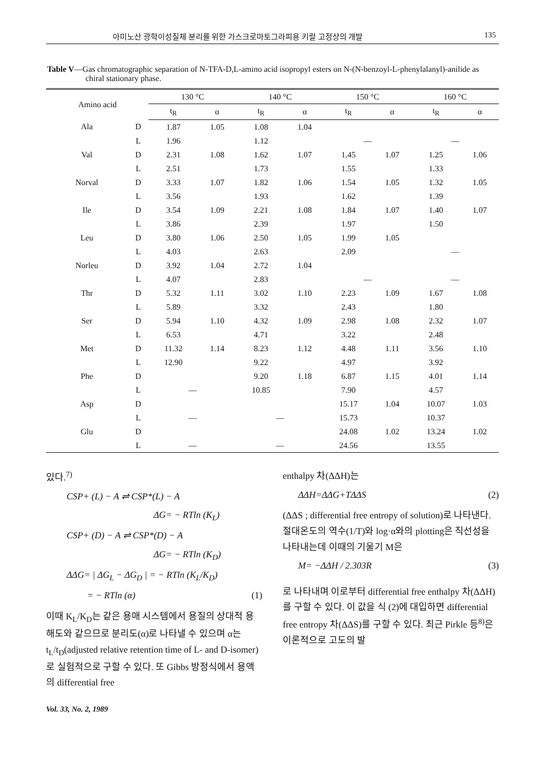아미노산 광학이성질체 분리를 위한 가스크로마토그라피용 키랄 고정상의 개발 135
Table V—Gas chromatographic separation of N-TFA-D,L-amino acid isopropyl esters on N-(N-benzoyl-L-phenylalanyl)-anilide as chiral stationary phase.
| Amino acid | | 130 °C | | 140 °C | | 150 °C | | 160 °C | |
| --- | --- | --- | --- | --- | --- | --- | --- | --- | --- |
| | | t<sub>R</sub> | α | t<sub>R</sub> | α | t<sub>R</sub> | α | t<sub>R</sub> | α |
| Ala | D | 1.87 | 1.05 | 1.08 | 1.04 | | | | |
| | L | 1.96 | | 1.12 | | — | | — | |
| Val | D | 2.31 | 1.08 | 1.62 | 1.07 | 1.45 | 1.07 | 1.25 | 1.06 |
| | L | 2.51 | | 1.73 | | 1.55 | | 1.33 | |
| Norval | D | 3.33 | 1.07 | 1.82 | 1.06 | 1.54 | 1.05 | 1.32 | 1.05 |
| | L | 3.56 | | 1.93 | | 1.62 | | 1.39 | |
| Ile | D | 3.54 | 1.09 | 2.21 | 1.08 | 1.84 | 1.07 | 1.40 | 1.07 |
| | L | 3.86 | | 2.39 | | 1.97 | | 1.50 | |
| Leu | D | 3.80 | 1.06 | 2.50 | 1.05 | 1.99 | 1.05 | | |
| | L | 4.03 | | 2.63 | | 2.09 | | — | |
| Norleu | D | 3.92 | 1.04 | 2.72 | 1.04 | | | | |
| | L | 4.07 | | 2.83 | | — | | — | |
| Thr | D | 5.32 | 1.11 | 3.02 | 1.10 | 2.23 | 1.09 | 1.67 | 1.08 |
| | L | 5.89 | | 3.32 | | 2.43 | | 1.80 | |
| Ser | D | 5.94 | 1.10 | 4.32 | 1.09 | 2.98 | 1.08 | 2.32 | 1.07 |
| | L | 6.53 | | 4.71 | | 3.22 | | 2.48 | |
| Met | D | 11.32 | 1.14 | 8.23 | 1.12 | 4.48 | 1.11 | 3.56 | 1.10 |
| | L | 12.90 | | 9.22 | | 4.97 | | 3.92 | |
| Phe | D | | | 9.20 | 1.18 | 6.87 | 1.15 | 4.01 | 1.14 |
| | L | — | | 10.85 | | 7.90 | | 4.57 | |
| Asp | D | | | | | 15.17 | 1.04 | 10.07 | 1.03 |
| | L | — | | — | | 15.73 | | 10.37 | |
| Glu | D | | | | | 24.08 | 1.02 | 13.24 | 1.02 |
| | L | — | | — | | 24.56 | | 13.55 | |
있다.<sup>7)</sup>
CSP+ (L) − A ⇌ CSP*(L) − A
ΔG= − RTln (K<sub>L</sub>)
CSP+ (D) − A ⇌ CSP*(D) − A
ΔG= − RTln (K<sub>D</sub>)
ΔΔG= | ΔG<sub>L</sub> − ΔG<sub>D</sub> | = − RTln (K<sub>L</sub>/K<sub>D</sub>)
= − RTln (α) (1)
이때 K<sub>L</sub>/K<sub>D</sub>는 같은 용매 시스템에서 용질의 상대적 용해도와 같으므로 분리도(α)로 나타낼 수 있으며 α는 t<sub>L</sub>/t<sub>D</sub>(adjusted relative retention time of L- and D-isomer)로 실험적으로 구할 수 있다. 또 Gibbs 방정식에서 용액의 differential free
enthalpy 차(ΔΔH)는
ΔΔH=ΔΔG+TΔΔS (2)
(ΔΔS ; differential free entropy of solution)로 나타낸다.
절대온도의 역수(1/T)와 log·α와의 plotting은 직선성을 나타내는데 이때의 기울기 M은
M= −ΔΔH / 2.303R (3)
로 나타내며 이로부터 differential free enthalpy 차(ΔΔH)를 구할 수 있다. 이 값을 식 (2)에 대입하면 differential free entropy 차(ΔΔS)를 구할 수 있다. 최근 Pirkle 등<sup>8)</sup>은 이론적으로 고도의 발
Vol. 33, No. 2, 1989